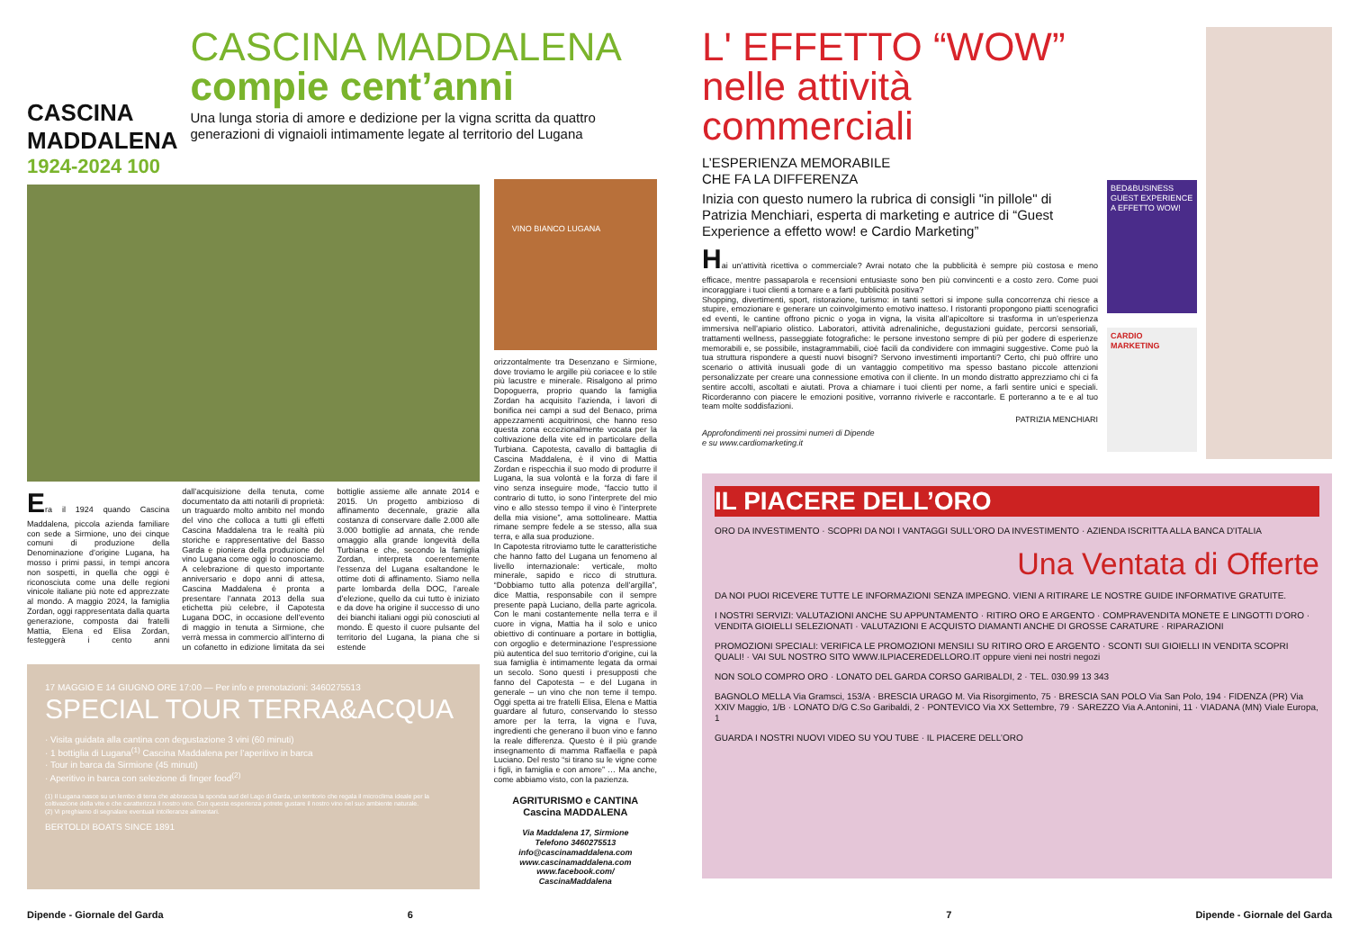CASCINA MADDALENA
1924-2024 100
CASCINA MADDALENA
compie cent’anni
Una lunga storia di amore e dedizione per la vigna scritta da quattro generazioni di vignaioli intimamente legate al territorio del Lugana
Era il 1924 quando Cascina Maddalena, piccola azienda familiare con sede a Sirmione, uno dei cinque comuni di produzione della Denominazione d’origine Lugana, ha mosso i primi passi, in tempi ancora non sospetti, in quella che oggi è riconosciuta come una delle regioni vinicole italiane più note ed apprezzate al mondo. A maggio 2024, la famiglia Zordan, oggi rappresentata dalla quarta generazione, composta dai fratelli Mattia, Elena ed Elisa Zordan, festeggerà i cento anni dall’acquisizione della tenuta, come documentato da atti notarili di proprietà: un traguardo molto ambito nel mondo del vino che colloca a tutti gli effetti Cascina Maddalena tra le realtà più storiche e rappresentative del Basso Garda e pioniera della produzione del vino Lugana come oggi lo conosciamo. A celebrazione di questo importante anniversario e dopo anni di attesa, Cascina Maddalena è pronta a presentare l’annata 2013 della sua etichetta più celebre, il Capotesta Lugana DOC, in occasione dell’evento di maggio in tenuta a Sirmione, che verrà messa in commercio all’interno di un cofanetto in edizione limitata da sei bottiglie assieme alle annate 2014 e 2015. Un progetto ambizioso di affinamento decennale, grazie alla costanza di conservare dalle 2.000 alle 3.000 bottiglie ad annata, che rende omaggio alla grande longevità della Turbiana e che, secondo la famiglia Zordan, interpreta coerentemente l'essenza del Lugana esaltandone le ottime doti di affinamento. Siamo nella parte lombarda della DOC, l’areale d’elezione, quello da cui tutto è iniziato e da dove ha origine il successo di uno dei bianchi italiani oggi più conosciuti al mondo. È questo il cuore pulsante del territorio del Lugana, la piana che si estende
17 MAGGIO E 14 GIUGNO ORE 17:00 — Per info e prenotazioni: 3460275513
SPECIAL TOUR TERRA&ACQUA
· Visita guidata alla cantina con degustazione 3 vini (60 minuti)
· 1 bottiglia di Lugana<sup>(1)</sup> Cascina Maddalena per l’aperitivo in barca
· Tour in barca da Sirmione (45 minuti)
· Aperitivo in barca con selezione di finger food<sup>(2)</sup>
(1) Il Lugana nasce su un lembo di terra che abbraccia la sponda sud del Lago di Garda, un territorio che regala il microclima ideale per la coltivazione della vite e che caratterizza il nostro vino. Con questa esperienza potrete gustare il nostro vino nel suo ambiente naturale.
(2) Vi preghiamo di segnalare eventuali intolleranze alimentari.
BERTOLDI BOATS SINCE 1891
VINO BIANCO LUGANA
orizzontalmente tra Desenzano e Sirmione, dove troviamo le argille più coriacee e lo stile più lacustre e minerale. Risalgono al primo Dopoguerra, proprio quando la famiglia Zordan ha acquisito l’azienda, i lavori di bonifica nei campi a sud del Benaco, prima appezzamenti acquitrinosi, che hanno reso questa zona eccezionalmente vocata per la coltivazione della vite ed in particolare della Turbiana. Capotesta, cavallo di battaglia di Cascina Maddalena, è il vino di Mattia Zordan e rispecchia il suo modo di produrre il Lugana, la sua volontà e la forza di fare il vino senza inseguire mode, “faccio tutto il contrario di tutto, io sono l’interprete del mio vino e allo stesso tempo il vino è l’interprete della mia visione”, ama sottolineare. Mattia rimane sempre fedele a se stesso, alla sua terra, e alla sua produzione.
In Capotesta ritroviamo tutte le caratteristiche che hanno fatto del Lugana un fenomeno al livello internazionale: verticale, molto minerale, sapido e ricco di struttura. “Dobbiamo tutto alla potenza dell’argilla”, dice Mattia, responsabile con il sempre presente papà Luciano, della parte agricola. Con le mani costantemente nella terra e il cuore in vigna, Mattia ha il solo e unico obiettivo di continuare a portare in bottiglia, con orgoglio e determinazione l’espressione più autentica del suo territorio d’origine, cui la sua famiglia è intimamente legata da ormai un secolo. Sono questi i presupposti che fanno del Capotesta – e del Lugana in generale – un vino che non teme il tempo. Oggi spetta ai tre fratelli Elisa, Elena e Mattia guardare al futuro, conservando lo stesso amore per la terra, la vigna e l’uva, ingredienti che generano il buon vino e fanno la reale differenza. Questo è il più grande insegnamento di mamma Raffaella e papà Luciano. Del resto “si tirano su le vigne come i figli, in famiglia e con amore” … Ma anche, come abbiamo visto, con la pazienza.
AGRITURISMO e CANTINA
Cascina MADDALENA
Via Maddalena 17, Sirmione
Telefono 3460275513
info@cascinamaddalena.com
www.cascinamaddalena.com
www.facebook.com/
CascinaMaddalena
Dipende - Giornale del Garda 6
L' EFFETTO “WOW”
nelle attività commerciali
L’ESPERIENZA MEMORABILE
CHE FA LA DIFFERENZA
Inizia con questo numero la rubrica di consigli "in pillole" di Patrizia Menchiari, esperta di marketing e autrice di “Guest Experience a effetto wow! e Cardio Marketing”
Hai un’attività ricettiva o commerciale? Avrai notato che la pubblicità è sempre più costosa e meno efficace, mentre passaparola e recensioni entusiaste sono ben più convincenti e a costo zero. Come puoi incoraggiare i tuoi clienti a tornare e a farti pubblicità positiva?
Shopping, divertimenti, sport, ristorazione, turismo: in tanti settori si impone sulla concorrenza chi riesce a stupire, emozionare e generare un coinvolgimento emotivo inatteso. I ristoranti propongono piatti scenografici ed eventi, le cantine offrono picnic o yoga in vigna, la visita all’apicoltore si trasforma in un’esperienza immersiva nell’apiario olistico. Laboratori, attività adrenaliniche, degustazioni guidate, percorsi sensoriali, trattamenti wellness, passeggiate fotografiche: le persone investono sempre di più per godere di esperienze memorabili e, se possibile, instagrammabili, cioè facili da condividere con immagini suggestive. Come può la tua struttura rispondere a questi nuovi bisogni? Servono investimenti importanti? Certo, chi può offrire uno scenario o attività inusuali gode di un vantaggio competitivo ma spesso bastano piccole attenzioni personalizzate per creare una connessione emotiva con il cliente. In un mondo distratto apprezziamo chi ci fa sentire accolti, ascoltati e aiutati. Prova a chiamare i tuoi clienti per nome, a farli sentire unici e speciali. Ricorderanno con piacere le emozioni positive, vorranno riviverle e raccontarle. E porteranno a te e al tuo team molte soddisfazioni.
PATRIZIA MENCHIARI
Approfondimenti nei prossimi numeri di Dipende
e su www.cardiomarketing.it
BED&BUSINESS GUEST EXPERIENCE A EFFETTO WOW!
CARDIO MARKETING
IL PIACERE DELL’ORO
ORO DA INVESTIMENTO · SCOPRI DA NOI I VANTAGGI SULL'ORO DA INVESTIMENTO · AZIENDA ISCRITTA ALLA BANCA D'ITALIA
Una Ventata di Offerte
DA NOI PUOI RICEVERE TUTTE LE INFORMAZIONI SENZA IMPEGNO. VIENI A RITIRARE LE NOSTRE GUIDE INFORMATIVE GRATUITE.
I NOSTRI SERVIZI: VALUTAZIONI ANCHE SU APPUNTAMENTO · RITIRO ORO E ARGENTO · COMPRAVENDITA MONETE E LINGOTTI D'ORO · VENDITA GIOIELLI SELEZIONATI · VALUTAZIONI E ACQUISTO DIAMANTI ANCHE DI GROSSE CARATURE · RIPARAZIONI
PROMOZIONI SPECIALI: VERIFICA LE PROMOZIONI MENSILI SU RITIRO ORO E ARGENTO · SCONTI SUI GIOIELLI IN VENDITA SCOPRI QUALI! · VAI SUL NOSTRO SITO WWW.ILPIACEREDELLORO.IT oppure vieni nei nostri negozi
NON SOLO COMPRO ORO · LONATO DEL GARDA CORSO GARIBALDI, 2 · TEL. 030.99 13 343
BAGNOLO MELLA Via Gramsci, 153/A · BRESCIA URAGO M. Via Risorgimento, 75 · BRESCIA SAN POLO Via San Polo, 194 · FIDENZA (PR) Via XXIV Maggio, 1/B · LONATO D/G C.So Garibaldi, 2 · PONTEVICO Via XX Settembre, 79 · SAREZZO Via A.Antonini, 11 · VIADANA (MN) Viale Europa, 1
GUARDA I NOSTRI NUOVI VIDEO SU YOU TUBE · IL PIACERE DELL’ORO
7 Dipende - Giornale del Garda